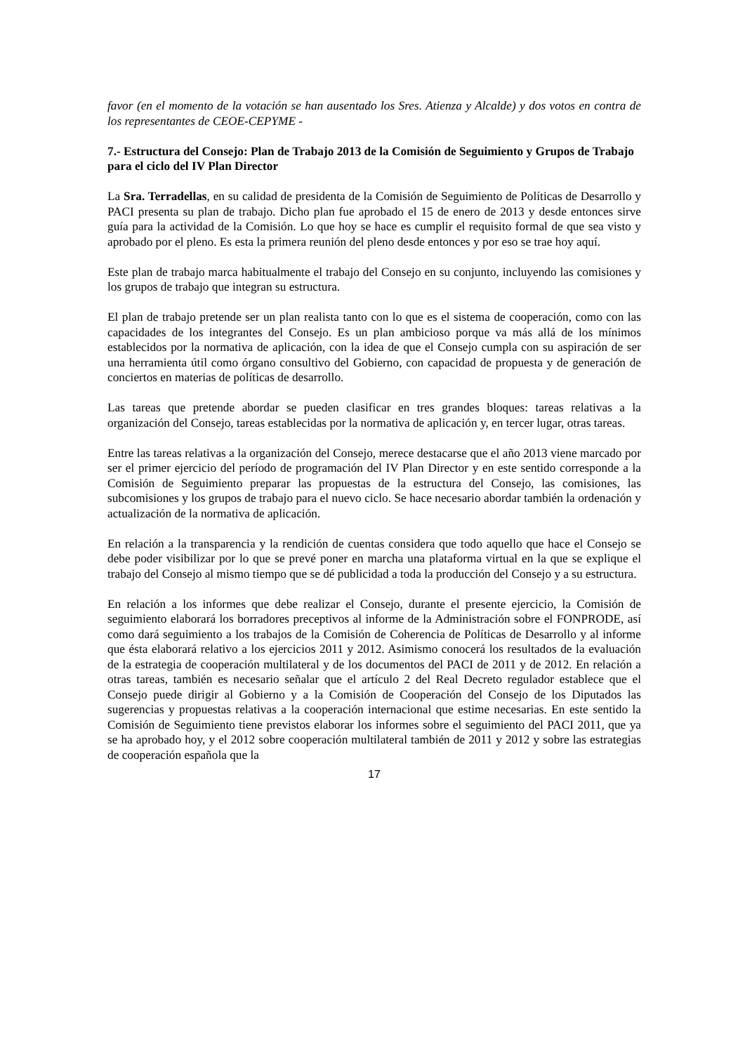favor (en el momento de la votación se han ausentado los Sres. Atienza y Alcalde) y dos votos en contra de los representantes de CEOE-CEPYME -
7.- Estructura del Consejo: Plan de Trabajo 2013 de la Comisión de Seguimiento y Grupos de Trabajo para el ciclo del IV Plan Director
La Sra. Terradellas, en su calidad de presidenta de la Comisión de Seguimiento de Políticas de Desarrollo y PACI presenta su plan de trabajo. Dicho plan fue aprobado el 15 de enero de 2013 y desde entonces sirve guía para la actividad de la Comisión. Lo que hoy se hace es cumplir el requisito formal de que sea visto y aprobado por el pleno. Es esta la primera reunión del pleno desde entonces y por eso se trae hoy aquí.
Este plan de trabajo marca habitualmente el trabajo del Consejo en su conjunto, incluyendo las comisiones y los grupos de trabajo que integran su estructura.
El plan de trabajo pretende ser un plan realista tanto con lo que es el sistema de cooperación, como con las capacidades de los integrantes del Consejo. Es un plan ambicioso porque va más allá de los mínimos establecidos por la normativa de aplicación, con la idea de que el Consejo cumpla con su aspiración de ser una herramienta útil como órgano consultivo del Gobierno, con capacidad de propuesta y de generación de conciertos en materias de políticas de desarrollo.
Las tareas que pretende abordar se pueden clasificar en tres grandes bloques: tareas relativas a la organización del Consejo, tareas establecidas por la normativa de aplicación y, en tercer lugar, otras tareas.
Entre las tareas relativas a la organización del Consejo, merece destacarse que el año 2013 viene marcado por ser el primer ejercicio del período de programación del IV Plan Director y en este sentido corresponde a la Comisión de Seguimiento preparar las propuestas de la estructura del Consejo, las comisiones, las subcomisiones y los grupos de trabajo para el nuevo ciclo. Se hace necesario abordar también la ordenación y actualización de la normativa de aplicación.
En relación a la transparencia y la rendición de cuentas considera que todo aquello que hace el Consejo se debe poder visibilizar por lo que se prevé poner en marcha una plataforma virtual en la que se explique el trabajo del Consejo al mismo tiempo que se dé publicidad a toda la producción del Consejo y a su estructura.
En relación a los informes que debe realizar el Consejo, durante el presente ejercicio, la Comisión de seguimiento elaborará los borradores preceptivos al informe de la Administración sobre el FONPRODE, así como dará seguimiento a los trabajos de la Comisión de Coherencia de Políticas de Desarrollo y al informe que ésta elaborará relativo a los ejercicios 2011 y 2012. Asimismo conocerá los resultados de la evaluación de la estrategia de cooperación multilateral y de los documentos del PACI de 2011 y de 2012. En relación a otras tareas, también es necesario señalar que el artículo 2 del Real Decreto regulador establece que el Consejo puede dirigir al Gobierno y a la Comisión de Cooperación del Consejo de los Diputados las sugerencias y propuestas relativas a la cooperación internacional que estime necesarias. En este sentido la Comisión de Seguimiento tiene previstos elaborar los informes sobre el seguimiento del PACI 2011, que ya se ha aprobado hoy, y el 2012 sobre cooperación multilateral también de 2011 y 2012 y sobre las estrategias de cooperación española que la
17